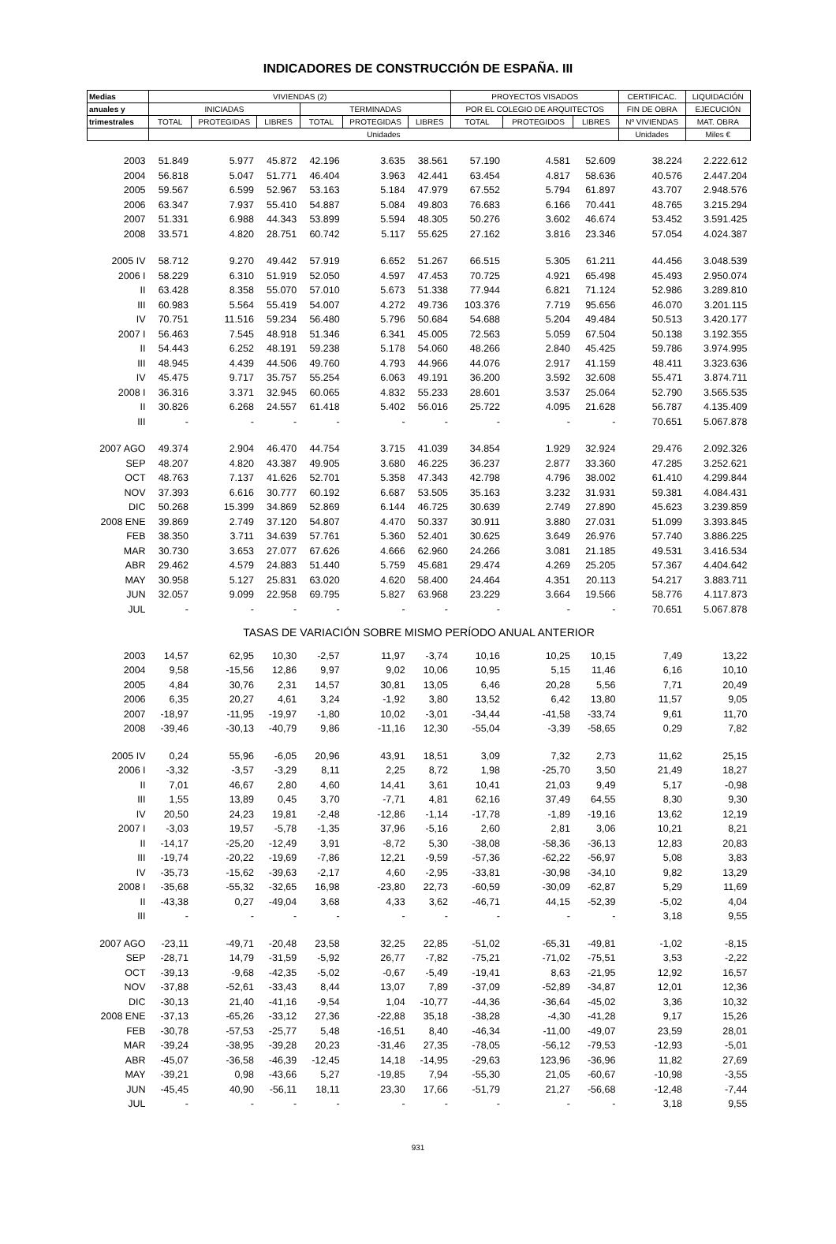INDICADORES DE CONSTRUCCIÓN DE ESPAÑA. III
| Medias | VIVIENDAS (2) | | | | | | PROYECTOS VISADOS | | | CERTIFICAC. | LIQUIDACIÓN |
| --- | --- | --- | --- | --- | --- | --- | --- | --- | --- | --- | --- |
| anuales y | INICIADAS | | | TERMINADAS | | | POR EL COLEGIO DE ARQUITECTOS | | | FIN DE OBRA | EJECUCIÓN |
| trimestrales | TOTAL | PROTEGIDAS | LIBRES | TOTAL | PROTEGIDAS | LIBRES | TOTAL | PROTEGIDOS | LIBRES | Nº VIVIENDAS | MAT. OBRA |
| | Unidades | | | | | | | | | Unidades | Miles € |
| 2003 | 51.849 | 5.977 | 45.872 | 42.196 | 3.635 | 38.561 | 57.190 | 4.581 | 52.609 | 38.224 | 2.222.612 |
| 2004 | 56.818 | 5.047 | 51.771 | 46.404 | 3.963 | 42.441 | 63.454 | 4.817 | 58.636 | 40.576 | 2.447.204 |
| 2005 | 59.567 | 6.599 | 52.967 | 53.163 | 5.184 | 47.979 | 67.552 | 5.794 | 61.897 | 43.707 | 2.948.576 |
| 2006 | 63.347 | 7.937 | 55.410 | 54.887 | 5.084 | 49.803 | 76.683 | 6.166 | 70.441 | 48.765 | 3.215.294 |
| 2007 | 51.331 | 6.988 | 44.343 | 53.899 | 5.594 | 48.305 | 50.276 | 3.602 | 46.674 | 53.452 | 3.591.425 |
| 2008 | 33.571 | 4.820 | 28.751 | 60.742 | 5.117 | 55.625 | 27.162 | 3.816 | 23.346 | 57.054 | 4.024.387 |
| 2005 IV | 58.712 | 9.270 | 49.442 | 57.919 | 6.652 | 51.267 | 66.515 | 5.305 | 61.211 | 44.456 | 3.048.539 |
| 2006 I | 58.229 | 6.310 | 51.919 | 52.050 | 4.597 | 47.453 | 70.725 | 4.921 | 65.498 | 45.493 | 2.950.074 |
| II | 63.428 | 8.358 | 55.070 | 57.010 | 5.673 | 51.338 | 77.944 | 6.821 | 71.124 | 52.986 | 3.289.810 |
| III | 60.983 | 5.564 | 55.419 | 54.007 | 4.272 | 49.736 | 103.376 | 7.719 | 95.656 | 46.070 | 3.201.115 |
| IV | 70.751 | 11.516 | 59.234 | 56.480 | 5.796 | 50.684 | 54.688 | 5.204 | 49.484 | 50.513 | 3.420.177 |
| 2007 I | 56.463 | 7.545 | 48.918 | 51.346 | 6.341 | 45.005 | 72.563 | 5.059 | 67.504 | 50.138 | 3.192.355 |
| II | 54.443 | 6.252 | 48.191 | 59.238 | 5.178 | 54.060 | 48.266 | 2.840 | 45.425 | 59.786 | 3.974.995 |
| III | 48.945 | 4.439 | 44.506 | 49.760 | 4.793 | 44.966 | 44.076 | 2.917 | 41.159 | 48.411 | 3.323.636 |
| IV | 45.475 | 9.717 | 35.757 | 55.254 | 6.063 | 49.191 | 36.200 | 3.592 | 32.608 | 55.471 | 3.874.711 |
| 2008 I | 36.316 | 3.371 | 32.945 | 60.065 | 4.832 | 55.233 | 28.601 | 3.537 | 25.064 | 52.790 | 3.565.535 |
| II | 30.826 | 6.268 | 24.557 | 61.418 | 5.402 | 56.016 | 25.722 | 4.095 | 21.628 | 56.787 | 4.135.409 |
| III | - | - | - | - | - | - | - | - | - | 70.651 | 5.067.878 |
| 2007 AGO | 49.374 | 2.904 | 46.470 | 44.754 | 3.715 | 41.039 | 34.854 | 1.929 | 32.924 | 29.476 | 2.092.326 |
| SEP | 48.207 | 4.820 | 43.387 | 49.905 | 3.680 | 46.225 | 36.237 | 2.877 | 33.360 | 47.285 | 3.252.621 |
| OCT | 48.763 | 7.137 | 41.626 | 52.701 | 5.358 | 47.343 | 42.798 | 4.796 | 38.002 | 61.410 | 4.299.844 |
| NOV | 37.393 | 6.616 | 30.777 | 60.192 | 6.687 | 53.505 | 35.163 | 3.232 | 31.931 | 59.381 | 4.084.431 |
| DIC | 50.268 | 15.399 | 34.869 | 52.869 | 6.144 | 46.725 | 30.639 | 2.749 | 27.890 | 45.623 | 3.239.859 |
| 2008 ENE | 39.869 | 2.749 | 37.120 | 54.807 | 4.470 | 50.337 | 30.911 | 3.880 | 27.031 | 51.099 | 3.393.845 |
| FEB | 38.350 | 3.711 | 34.639 | 57.761 | 5.360 | 52.401 | 30.625 | 3.649 | 26.976 | 57.740 | 3.886.225 |
| MAR | 30.730 | 3.653 | 27.077 | 67.626 | 4.666 | 62.960 | 24.266 | 3.081 | 21.185 | 49.531 | 3.416.534 |
| ABR | 29.462 | 4.579 | 24.883 | 51.440 | 5.759 | 45.681 | 29.474 | 4.269 | 25.205 | 57.367 | 4.404.642 |
| MAY | 30.958 | 5.127 | 25.831 | 63.020 | 4.620 | 58.400 | 24.464 | 4.351 | 20.113 | 54.217 | 3.883.711 |
| JUN | 32.057 | 9.099 | 22.958 | 69.795 | 5.827 | 63.968 | 23.229 | 3.664 | 19.566 | 58.776 | 4.117.873 |
| JUL | - | - | - | - | - | - | - | - | - | 70.651 | 5.067.878 |
| TASAS DE VARIACIÓN SOBRE MISMO PERÍODO ANUAL ANTERIOR | | | | | | | | | | | |
| 2003 | 14,57 | 62,95 | 10,30 | -2,57 | 11,97 | -3,74 | 10,16 | 10,25 | 10,15 | 7,49 | 13,22 |
| 2004 | 9,58 | -15,56 | 12,86 | 9,97 | 9,02 | 10,06 | 10,95 | 5,15 | 11,46 | 6,16 | 10,10 |
| 2005 | 4,84 | 30,76 | 2,31 | 14,57 | 30,81 | 13,05 | 6,46 | 20,28 | 5,56 | 7,71 | 20,49 |
| 2006 | 6,35 | 20,27 | 4,61 | 3,24 | -1,92 | 3,80 | 13,52 | 6,42 | 13,80 | 11,57 | 9,05 |
| 2007 | -18,97 | -11,95 | -19,97 | -1,80 | 10,02 | -3,01 | -34,44 | -41,58 | -33,74 | 9,61 | 11,70 |
| 2008 | -39,46 | -30,13 | -40,79 | 9,86 | -11,16 | 12,30 | -55,04 | -3,39 | -58,65 | 0,29 | 7,82 |
| 2005 IV | 0,24 | 55,96 | -6,05 | 20,96 | 43,91 | 18,51 | 3,09 | 7,32 | 2,73 | 11,62 | 25,15 |
| 2006 I | -3,32 | -3,57 | -3,29 | 8,11 | 2,25 | 8,72 | 1,98 | -25,70 | 3,50 | 21,49 | 18,27 |
| II | 7,01 | 46,67 | 2,80 | 4,60 | 14,41 | 3,61 | 10,41 | 21,03 | 9,49 | 5,17 | -0,98 |
| III | 1,55 | 13,89 | 0,45 | 3,70 | -7,71 | 4,81 | 62,16 | 37,49 | 64,55 | 8,30 | 9,30 |
| IV | 20,50 | 24,23 | 19,81 | -2,48 | -12,86 | -1,14 | -17,78 | -1,89 | -19,16 | 13,62 | 12,19 |
| 2007 I | -3,03 | 19,57 | -5,78 | -1,35 | 37,96 | -5,16 | 2,60 | 2,81 | 3,06 | 10,21 | 8,21 |
| II | -14,17 | -25,20 | -12,49 | 3,91 | -8,72 | 5,30 | -38,08 | -58,36 | -36,13 | 12,83 | 20,83 |
| III | -19,74 | -20,22 | -19,69 | -7,86 | 12,21 | -9,59 | -57,36 | -62,22 | -56,97 | 5,08 | 3,83 |
| IV | -35,73 | -15,62 | -39,63 | -2,17 | 4,60 | -2,95 | -33,81 | -30,98 | -34,10 | 9,82 | 13,29 |
| 2008 I | -35,68 | -55,32 | -32,65 | 16,98 | -23,80 | 22,73 | -60,59 | -30,09 | -62,87 | 5,29 | 11,69 |
| II | -43,38 | 0,27 | -49,04 | 3,68 | 4,33 | 3,62 | -46,71 | 44,15 | -52,39 | -5,02 | 4,04 |
| III | - | - | - | - | - | - | - | - | - | 3,18 | 9,55 |
| 2007 AGO | -23,11 | -49,71 | -20,48 | 23,58 | 32,25 | 22,85 | -51,02 | -65,31 | -49,81 | -1,02 | -8,15 |
| SEP | -28,71 | 14,79 | -31,59 | -5,92 | 26,77 | -7,82 | -75,21 | -71,02 | -75,51 | 3,53 | -2,22 |
| OCT | -39,13 | -9,68 | -42,35 | -5,02 | -0,67 | -5,49 | -19,41 | 8,63 | -21,95 | 12,92 | 16,57 |
| NOV | -37,88 | -52,61 | -33,43 | 8,44 | 13,07 | 7,89 | -37,09 | -52,89 | -34,87 | 12,01 | 12,36 |
| DIC | -30,13 | 21,40 | -41,16 | -9,54 | 1,04 | -10,77 | -44,36 | -36,64 | -45,02 | 3,36 | 10,32 |
| 2008 ENE | -37,13 | -65,26 | -33,12 | 27,36 | -22,88 | 35,18 | -38,28 | -4,30 | -41,28 | 9,17 | 15,26 |
| FEB | -30,78 | -57,53 | -25,77 | 5,48 | -16,51 | 8,40 | -46,34 | -11,00 | -49,07 | 23,59 | 28,01 |
| MAR | -39,24 | -38,95 | -39,28 | 20,23 | -31,46 | 27,35 | -78,05 | -56,12 | -79,53 | -12,93 | -5,01 |
| ABR | -45,07 | -36,58 | -46,39 | -12,45 | 14,18 | -14,95 | -29,63 | 123,96 | -36,96 | 11,82 | 27,69 |
| MAY | -39,21 | 0,98 | -43,66 | 5,27 | -19,85 | 7,94 | -55,30 | 21,05 | -60,67 | -10,98 | -3,55 |
| JUN | -45,45 | 40,90 | -56,11 | 18,11 | 23,30 | 17,66 | -51,79 | 21,27 | -56,68 | -12,48 | -7,44 |
| JUL | - | - | - | - | - | - | - | - | - | 3,18 | 9,55 |
931